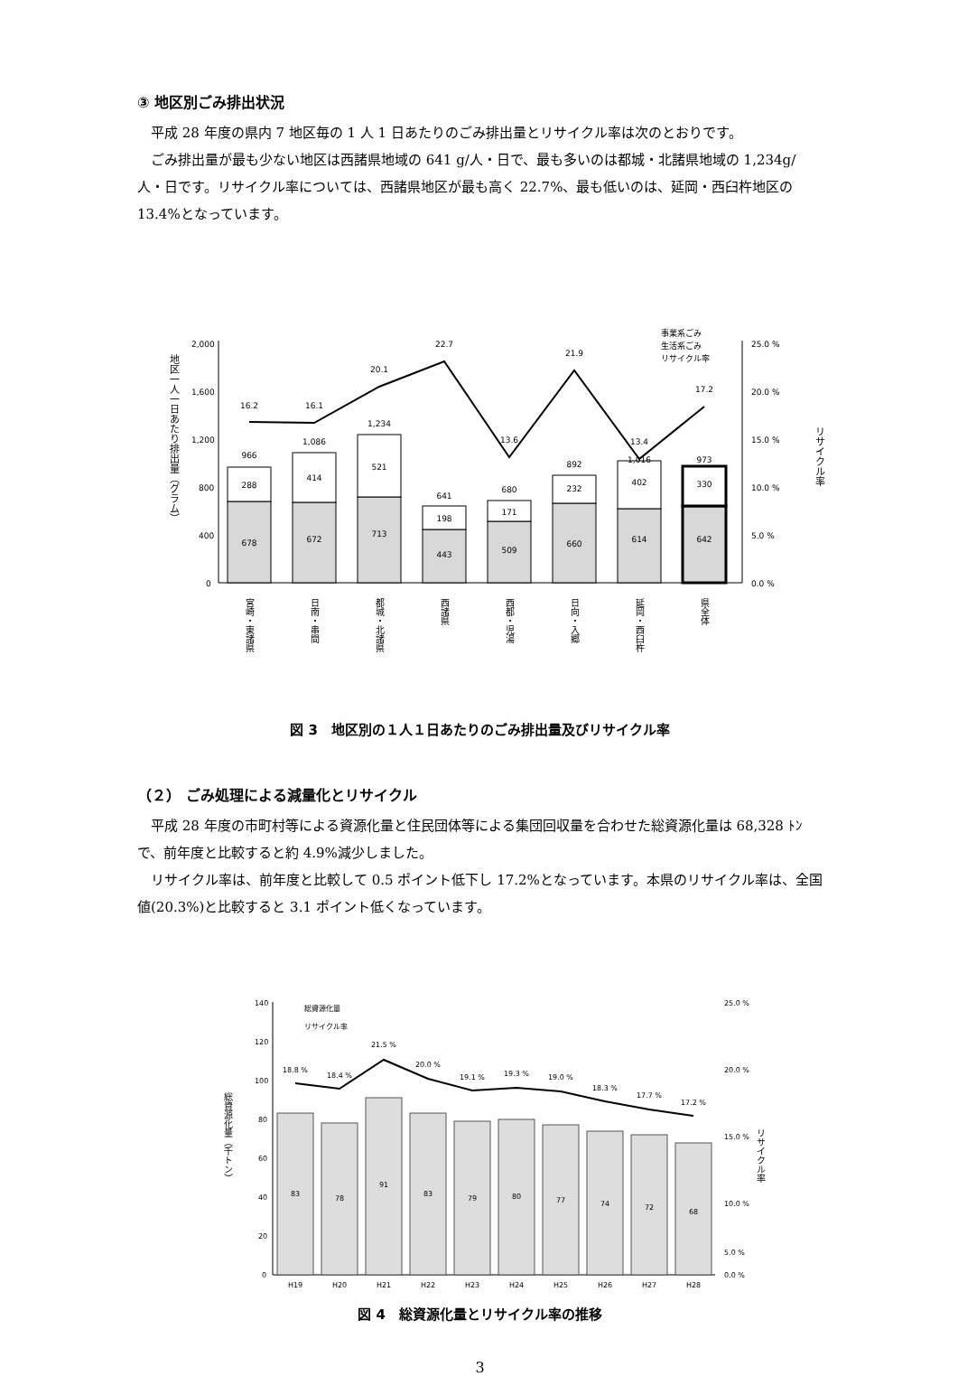③ 地区別ごみ排出状況
平成 28 年度の県内 7 地区毎の 1 人 1 日あたりのごみ排出量とリサイクル率は次のとおりです。
ごみ排出量が最も少ない地区は西諸県地域の 641 g/人・日で、最も多いのは都城・北諸県地域の 1,234g/人・日です。リサイクル率については、西諸県地区が最も高く 22.7%、最も低いのは、延岡・西臼杵地区の 13.4%となっています。
2,000
1,600
1,200
800
400
0
25.0 %
20.0 %
15.0 %
10.0 %
5.0 %
0.0 %
事業系ごみ
生活系ごみ
リサイクル率
地区一人一日あたり排出量（グラム）
リサイクル率
678
288
966
16.2
672
414
1,086
16.1
713
521
1,234
20.1
443
198
641
22.7
509
171
680
13.6
660
232
892
21.9
614
402
1,016
13.4
642
330
973
17.2
宮崎・東諸県
日南・串間
都城・北諸県
西諸県
西都・児湯
日向・入郷
延岡・西臼杵
県全体
図 3　地区別の１人１日あたりのごみ排出量及びリサイクル率
（２） ごみ処理による減量化とリサイクル
平成 28 年度の市町村等による資源化量と住民団体等による集団回収量を合わせた総資源化量は 68,328 ﾄﾝで、前年度と比較すると約 4.9%減少しました。
リサイクル率は、前年度と比較して 0.5 ポイント低下し 17.2%となっています。本県のリサイクル率は、全国値(20.3%)と比較すると 3.1 ポイント低くなっています。
140
120
100
80
60
40
20
0
25.0 %
20.0 %
15.0 %
10.0 %
5.0 %
0.0 %
総資源化量
リサイクル率
総資源化量（千トン）
リサイクル率
83
78
91
83
79
80
77
74
72
68
18.8 %
18.4 %
21.5 %
20.0 %
19.1 %
19.3 %
19.0 %
18.3 %
17.7 %
17.2 %
H19
H20
H21
H22
H23
H24
H25
H26
H27
H28
図 4　総資源化量とリサイクル率の推移
3